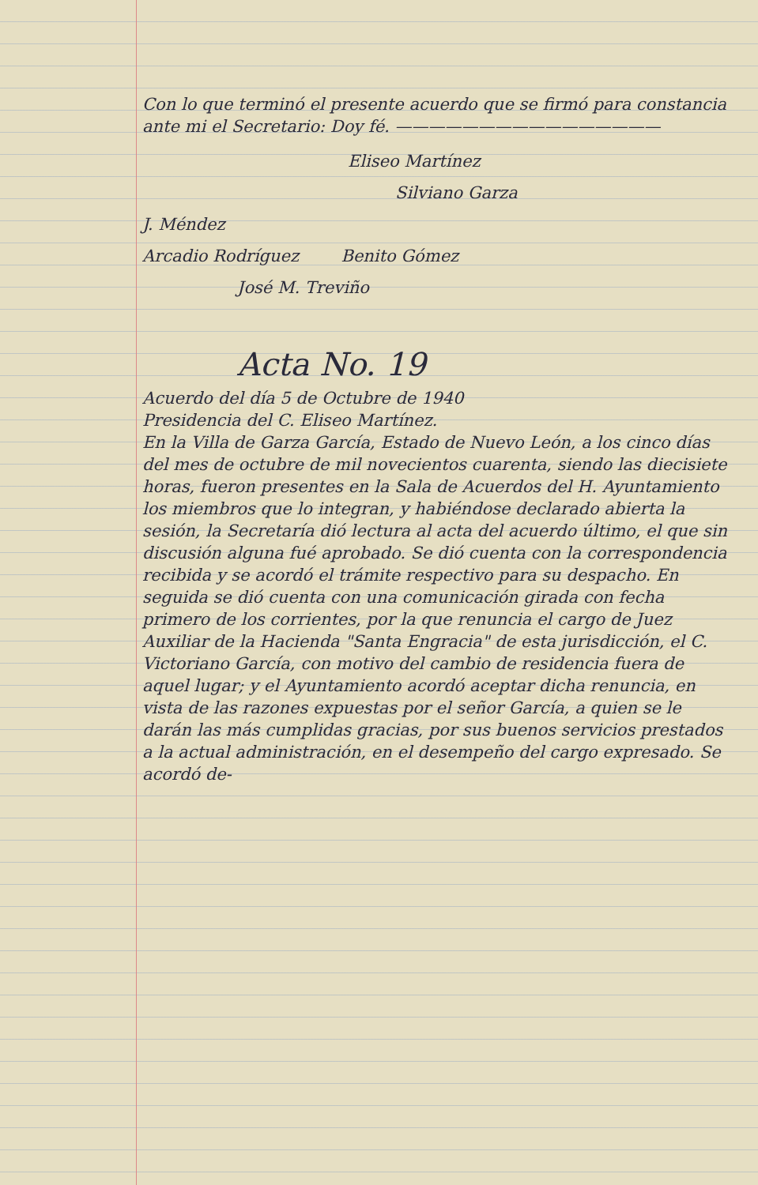Con lo que terminó el presente acuerdo que se firmó para constancia ante mi el Secretario: Doy fé. ————————————————
Eliseo Martínez
Silviano Garza
J. Méndez
Arcadio Rodríguez Benito Gómez
José M. Treviño
Acta No. 19
Acuerdo del día 5 de Octubre de 1940
Presidencia del C. Eliseo Martínez.
En la Villa de Garza García, Estado de Nuevo León, a los cinco días del mes de octubre de mil novecientos cuarenta, siendo las diecisiete horas, fueron presentes en la Sala de Acuerdos del H. Ayuntamiento los miembros que lo integran, y habiéndose declarado abierta la sesión, la Secretaría dió lectura al acta del acuerdo último, el que sin discusión alguna fué aprobado. Se dió cuenta con la correspondencia recibida y se acordó el trámite respectivo para su despacho. En seguida se dió cuenta con una comunicación girada con fecha primero de los corrientes, por la que renuncia el cargo de Juez Auxiliar de la Hacienda "Santa Engracia" de esta jurisdicción, el C. Victoriano García, con motivo del cambio de residencia fuera de aquel lugar; y el Ayuntamiento acordó aceptar dicha renuncia, en vista de las razones expuestas por el señor García, a quien se le darán las más cumplidas gracias, por sus buenos servicios prestados a la actual administración, en el desempeño del cargo expresado. Se acordó de-